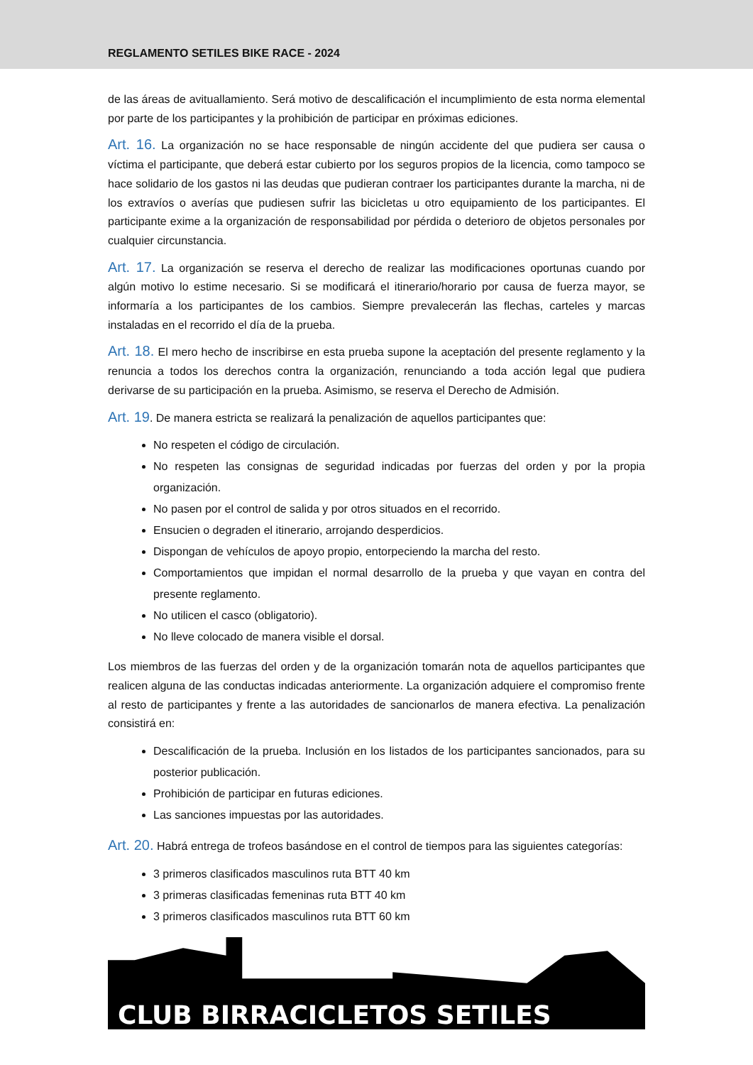REGLAMENTO SETILES BIKE RACE - 2024
de las áreas de avituallamiento. Será motivo de descalificación el incumplimiento de esta norma elemental por parte de los participantes y la prohibición de participar en próximas ediciones.
Art. 16. La organización no se hace responsable de ningún accidente del que pudiera ser causa o víctima el participante, que deberá estar cubierto por los seguros propios de la licencia, como tampoco se hace solidario de los gastos ni las deudas que pudieran contraer los participantes durante la marcha, ni de los extravíos o averías que pudiesen sufrir las bicicletas u otro equipamiento de los participantes. El participante exime a la organización de responsabilidad por pérdida o deterioro de objetos personales por cualquier circunstancia.
Art. 17. La organización se reserva el derecho de realizar las modificaciones oportunas cuando por algún motivo lo estime necesario. Si se modificará el itinerario/horario por causa de fuerza mayor, se informaría a los participantes de los cambios. Siempre prevalecerán las flechas, carteles y marcas instaladas en el recorrido el día de la prueba.
Art. 18. El mero hecho de inscribirse en esta prueba supone la aceptación del presente reglamento y la renuncia a todos los derechos contra la organización, renunciando a toda acción legal que pudiera derivarse de su participación en la prueba. Asimismo, se reserva el Derecho de Admisión.
Art. 19. De manera estricta se realizará la penalización de aquellos participantes que:
No respeten el código de circulación.
No respeten las consignas de seguridad indicadas por fuerzas del orden y por la propia organización.
No pasen por el control de salida y por otros situados en el recorrido.
Ensucien o degraden el itinerario, arrojando desperdicios.
Dispongan de vehículos de apoyo propio, entorpeciendo la marcha del resto.
Comportamientos que impidan el normal desarrollo de la prueba y que vayan en contra del presente reglamento.
No utilicen el casco (obligatorio).
No lleve colocado de manera visible el dorsal.
Los miembros de las fuerzas del orden y de la organización tomarán nota de aquellos participantes que realicen alguna de las conductas indicadas anteriormente. La organización adquiere el compromiso frente al resto de participantes y frente a las autoridades de sancionarlos de manera efectiva. La penalización consistirá en:
Descalificación de la prueba. Inclusión en los listados de los participantes sancionados, para su posterior publicación.
Prohibición de participar en futuras ediciones.
Las sanciones impuestas por las autoridades.
Art. 20. Habrá entrega de trofeos basándose en el control de tiempos para las siguientes categorías:
3 primeros clasificados masculinos ruta BTT 40 km
3 primeras clasificadas femeninas ruta BTT 40 km
3 primeros clasificados masculinos ruta BTT 60 km
CLUB BIRRACICLETOS SETILES